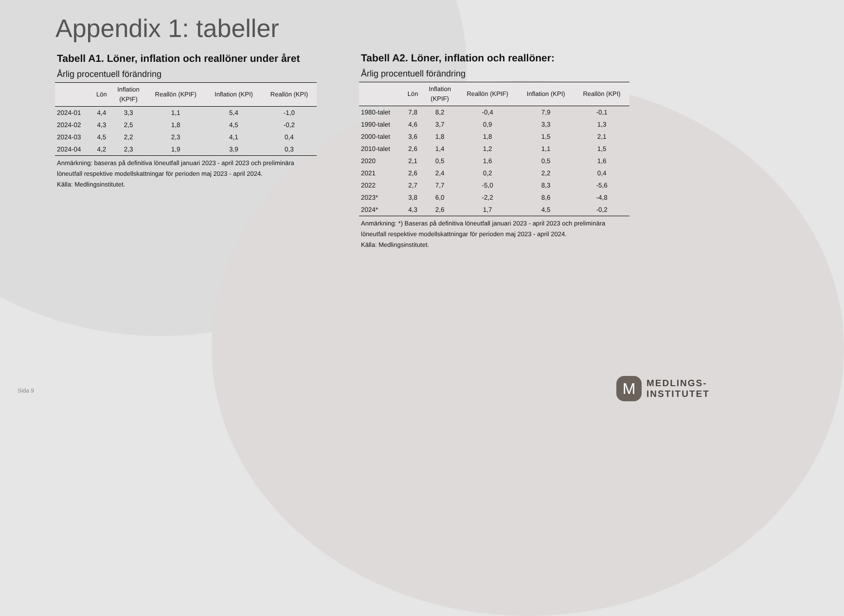Appendix 1: tabeller
Tabell A1. Löner, inflation och reallöner under året
Årlig procentuell förändring
| | Lön | Inflation (KPIF) | Reallön (KPIF) | Inflation (KPI) | Reallön (KPI) |
| --- | --- | --- | --- | --- | --- |
| 2024-01 | 4,4 | 3,3 | 1,1 | 5,4 | -1,0 |
| 2024-02 | 4,3 | 2,5 | 1,8 | 4,5 | -0,2 |
| 2024-03 | 4,5 | 2,2 | 2,3 | 4,1 | 0,4 |
| 2024-04 | 4,2 | 2,3 | 1,9 | 3,9 | 0,3 |
Anmärkning: baseras på definitiva löneutfall januari 2023 - april 2023 och preliminära löneutfall respektive modellskattningar för perioden maj 2023 - april 2024.
Källa: Medlingsinstitutet.
Tabell A2. Löner, inflation och reallöner:
Årlig procentuell förändring
| | Lön | Inflation (KPIF) | Reallön (KPIF) | Inflation (KPI) | Reallön (KPI) |
| --- | --- | --- | --- | --- | --- |
| 1980-talet | 7,8 | 8,2 | -0,4 | 7,9 | -0,1 |
| 1990-talet | 4,6 | 3,7 | 0,9 | 3,3 | 1,3 |
| 2000-talet | 3,6 | 1,8 | 1,8 | 1,5 | 2,1 |
| 2010-talet | 2,6 | 1,4 | 1,2 | 1,1 | 1,5 |
| 2020 | 2,1 | 0,5 | 1,6 | 0,5 | 1,6 |
| 2021 | 2,6 | 2,4 | 0,2 | 2,2 | 0,4 |
| 2022 | 2,7 | 7,7 | -5,0 | 8,3 | -5,6 |
| 2023* | 3,8 | 6,0 | -2,2 | 8,6 | -4,8 |
| 2024* | 4,3 | 2,6 | 1,7 | 4,5 | -0,2 |
Anmärkning: *) Baseras på definitiva löneutfall januari 2023 - april 2023 och preliminära löneutfall respektive modellskattningar för perioden maj 2023 - april 2024.
Källa: Medlingsinstitutet.
Sida 9
M
MEDLINGS-
INSTITUTET